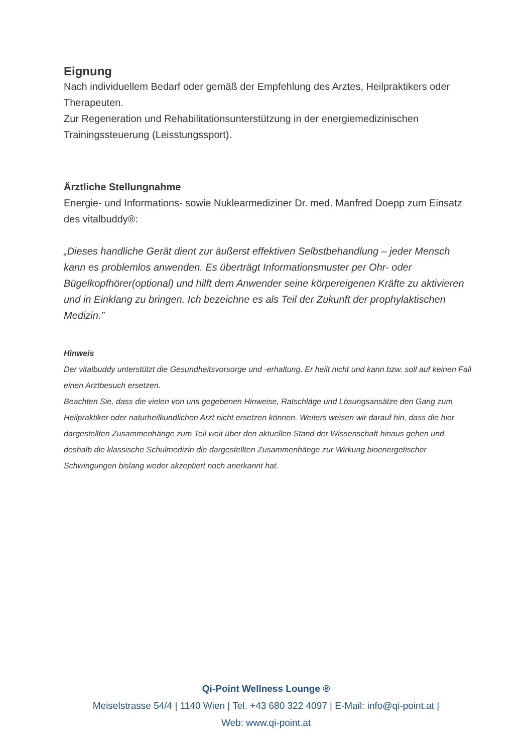Eignung
Nach individuellem Bedarf oder gemäß der Empfehlung des Arztes, Heilpraktikers oder Therapeuten.
Zur Regeneration und Rehabilitationsunterstützung in der energiemedizinischen Trainingssteuerung (Leisstungssport).
Ärztliche Stellungnahme
Energie- und Informations- sowie Nuklearmediziner Dr. med. Manfred Doepp zum Einsatz des vitalbuddy®:
„Dieses handliche Gerät dient zur äußerst effektiven Selbstbehandlung – jeder Mensch kann es problemlos anwenden. Es überträgt Informationsmuster per Ohr- oder Bügelkopfhörer(optional) und hilft dem Anwender seine körpereigenen Kräfte zu aktivieren und in Einklang zu bringen. Ich bezeichne es als Teil der Zukunft der prophylaktischen Medizin.”
Hinweis
Der vitalbuddy unterstützt die Gesundheitsvorsorge und -erhaltung. Er heilt nicht und kann bzw. soll auf keinen Fall einen Arztbesuch ersetzen.
Beachten Sie, dass die vielen von uns gegebenen Hinweise, Ratschläge und Lösungsansätze den Gang zum Heilpraktiker oder naturheilkundlichen Arzt nicht ersetzen können. Weiters weisen wir darauf hin, dass die hier dargestellten Zusammenhänge zum Teil weit über den aktuellen Stand der Wissenschaft hinaus gehen und deshalb die klassische Schulmedizin die dargestellten Zusammenhänge zur Wirkung bioenergetischer Schwingungen bislang weder akzeptiert noch anerkannt hat.
Qi-Point Wellness Lounge ®
Meiselstrasse 54/4 | 1140 Wien | Tel. +43 680 322 4097 | E-Mail: info@qi-point.at |
Web: www.qi-point.at